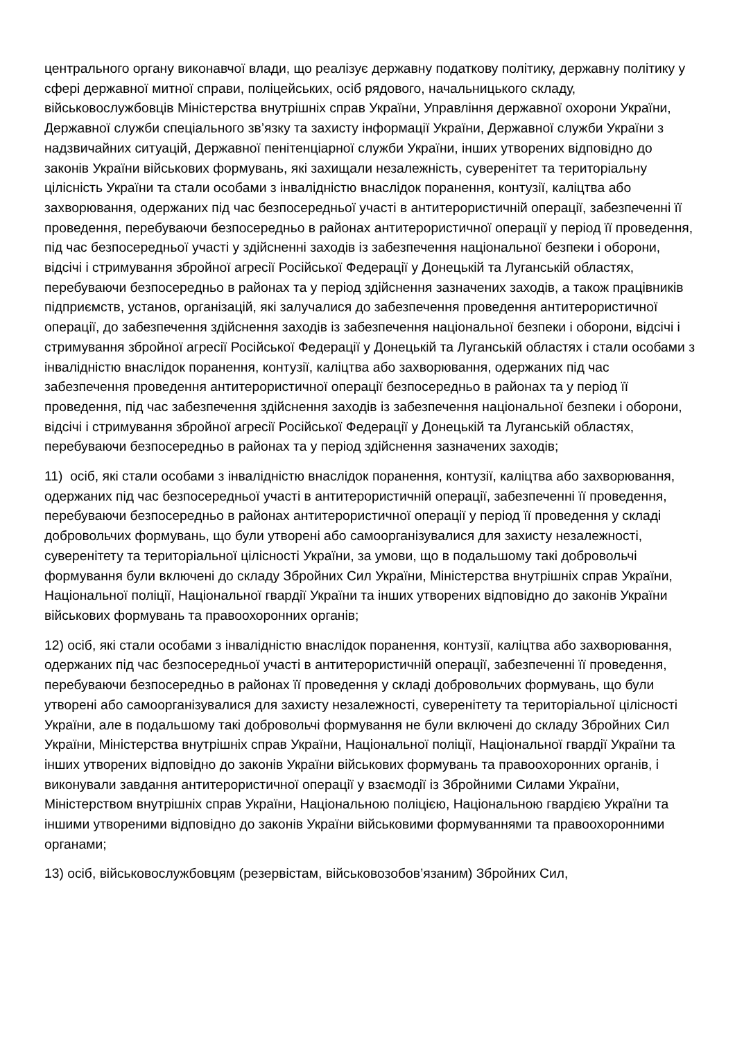центрального органу виконавчої влади, що реалізує державну податкову політику, державну політику у сфері державної митної справи, поліцейських, осіб рядового, начальницького складу, військовослужбовців Міністерства внутрішніх справ України, Управління державної охорони України, Державної служби спеціального зв’язку та захисту інформації України, Державної служби України з надзвичайних ситуацій, Державної пенітенціарної служби України, інших утворених відповідно до законів України військових формувань, які захищали незалежність, суверенітет та територіальну цілісність України та стали особами з інвалідністю внаслідок поранення, контузії, каліцтва або захворювання, одержаних під час безпосередньої участі в антитерористичній операції, забезпеченні її проведення, перебуваючи безпосередньо в районах антитерористичної операції у період її проведення, під час безпосередньої участі у здійсненні заходів із забезпечення національної безпеки і оборони, відсічі і стримування збройної агресії Російської Федерації у Донецькій та Луганській областях, перебуваючи безпосередньо в районах та у період здійснення зазначених заходів, а також працівників підприємств, установ, організацій, які залучалися до забезпечення проведення антитерористичної операції, до забезпечення здійснення заходів із забезпечення національної безпеки і оборони, відсічі і стримування збройної агресії Російської Федерації у Донецькій та Луганській областях і стали особами з інвалідністю внаслідок поранення, контузії, каліцтва або захворювання, одержаних під час забезпечення проведення антитерористичної операції безпосередньо в районах та у період її проведення, під час забезпечення здійснення заходів із забезпечення національної безпеки і оборони, відсічі і стримування збройної агресії Російської Федерації у Донецькій та Луганській областях, перебуваючи безпосередньо в районах та у період здійснення зазначених заходів;
11) осіб, які стали особами з інвалідністю внаслідок поранення, контузії, каліцтва або захворювання, одержаних під час безпосередньої участі в антитерористичній операції, забезпеченні її проведення, перебуваючи безпосередньо в районах антитерористичної операції у період її проведення у складі добровольчих формувань, що були утворені або самоорганізувалися для захисту незалежності, суверенітету та територіальної цілісності України, за умови, що в подальшому такі добровольчі формування були включені до складу Збройних Сил України, Міністерства внутрішніх справ України, Національної поліції, Національної гвардії України та інших утворених відповідно до законів України військових формувань та правоохоронних органів;
12) осіб, які стали особами з інвалідністю внаслідок поранення, контузії, каліцтва або захворювання, одержаних під час безпосередньої участі в антитерористичній операції, забезпеченні її проведення, перебуваючи безпосередньо в районах її проведення у складі добровольчих формувань, що були утворені або самоорганізувалися для захисту незалежності, суверенітету та територіальної цілісності України, але в подальшому такі добровольчі формування не були включені до складу Збройних Сил України, Міністерства внутрішніх справ України, Національної поліції, Національної гвардії України та інших утворених відповідно до законів України військових формувань та правоохоронних органів, і виконували завдання антитерористичної операції у взаємодії із Збройними Силами України, Міністерством внутрішніх справ України, Національною поліцією, Національною гвардією України та іншими утвореними відповідно до законів України військовими формуваннями та правоохоронними органами;
13) осіб, військовослужбовцям (резервістам, військовозобов’язаним) Збройних Сил,